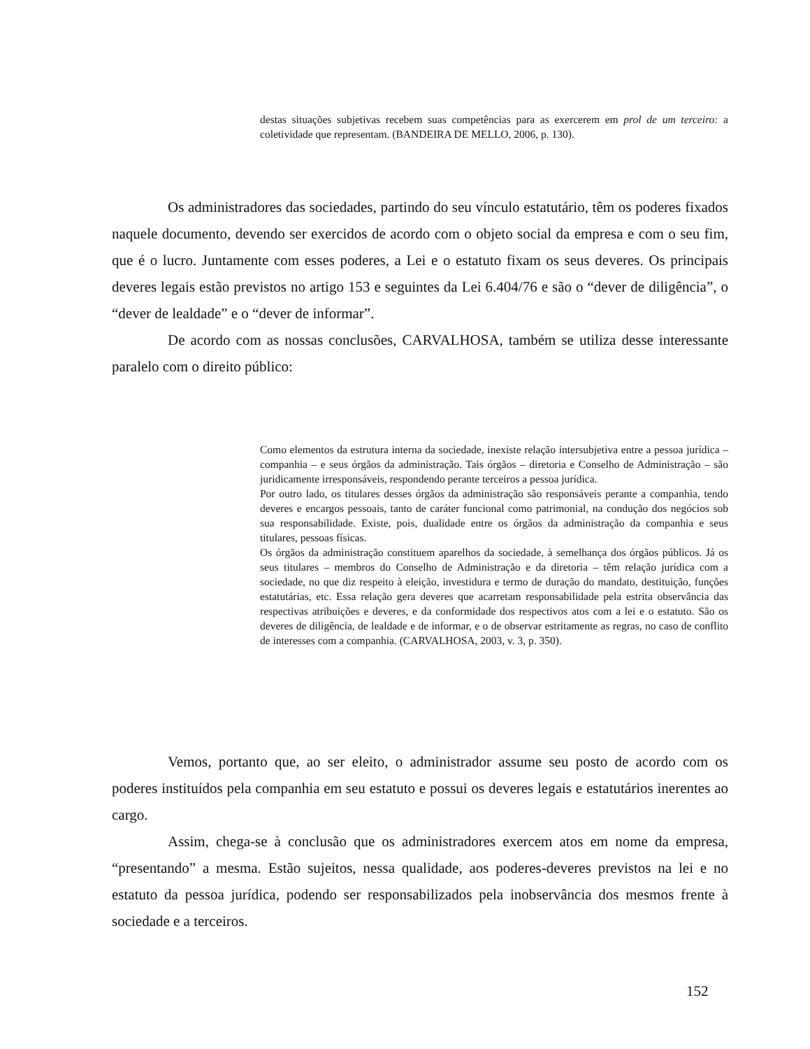destas situações subjetivas recebem suas competências para as exercerem em prol de um terceiro: a coletividade que representam. (BANDEIRA DE MELLO, 2006, p. 130).
Os administradores das sociedades, partindo do seu vínculo estatutário, têm os poderes fixados naquele documento, devendo ser exercidos de acordo com o objeto social da empresa e com o seu fim, que é o lucro. Juntamente com esses poderes, a Lei e o estatuto fixam os seus deveres. Os principais deveres legais estão previstos no artigo 153 e seguintes da Lei 6.404/76 e são o “dever de diligência”, o “dever de lealdade” e o “dever de informar”.
De acordo com as nossas conclusões, CARVALHOSA, também se utiliza desse interessante paralelo com o direito público:
Como elementos da estrutura interna da sociedade, inexiste relação intersubjetiva entre a pessoa jurídica – companhia – e seus órgãos da administração. Tais órgãos – diretoria e Conselho de Administração – são juridicamente irresponsáveis, respondendo perante terceiros a pessoa jurídica.
Por outro lado, os titulares desses órgãos da administração são responsáveis perante a companhia, tendo deveres e encargos pessoais, tanto de caráter funcional como patrimonial, na condução dos negócios sob sua responsabilidade. Existe, pois, dualidade entre os órgãos da administração da companhia e seus titulares, pessoas físicas.
Os órgãos da administração constituem aparelhos da sociedade, à semelhança dos órgãos públicos. Já os seus titulares – membros do Conselho de Administração e da diretoria – têm relação jurídica com a sociedade, no que diz respeito à eleição, investidura e termo de duração do mandato, destituição, funções estatutárias, etc. Essa relação gera deveres que acarretam responsabilidade pela estrita observância das respectivas atribuições e deveres, e da conformidade dos respectivos atos com a lei e o estatuto. São os deveres de diligência, de lealdade e de informar, e o de observar estritamente as regras, no caso de conflito de interesses com a companhia. (CARVALHOSA, 2003, v. 3, p. 350).
Vemos, portanto que, ao ser eleito, o administrador assume seu posto de acordo com os poderes instituídos pela companhia em seu estatuto e possui os deveres legais e estatutários inerentes ao cargo.
Assim, chega-se à conclusão que os administradores exercem atos em nome da empresa, “presentando” a mesma. Estão sujeitos, nessa qualidade, aos poderes-deveres previstos na lei e no estatuto da pessoa jurídica, podendo ser responsabilizados pela inobservância dos mesmos frente à sociedade e a terceiros.
152